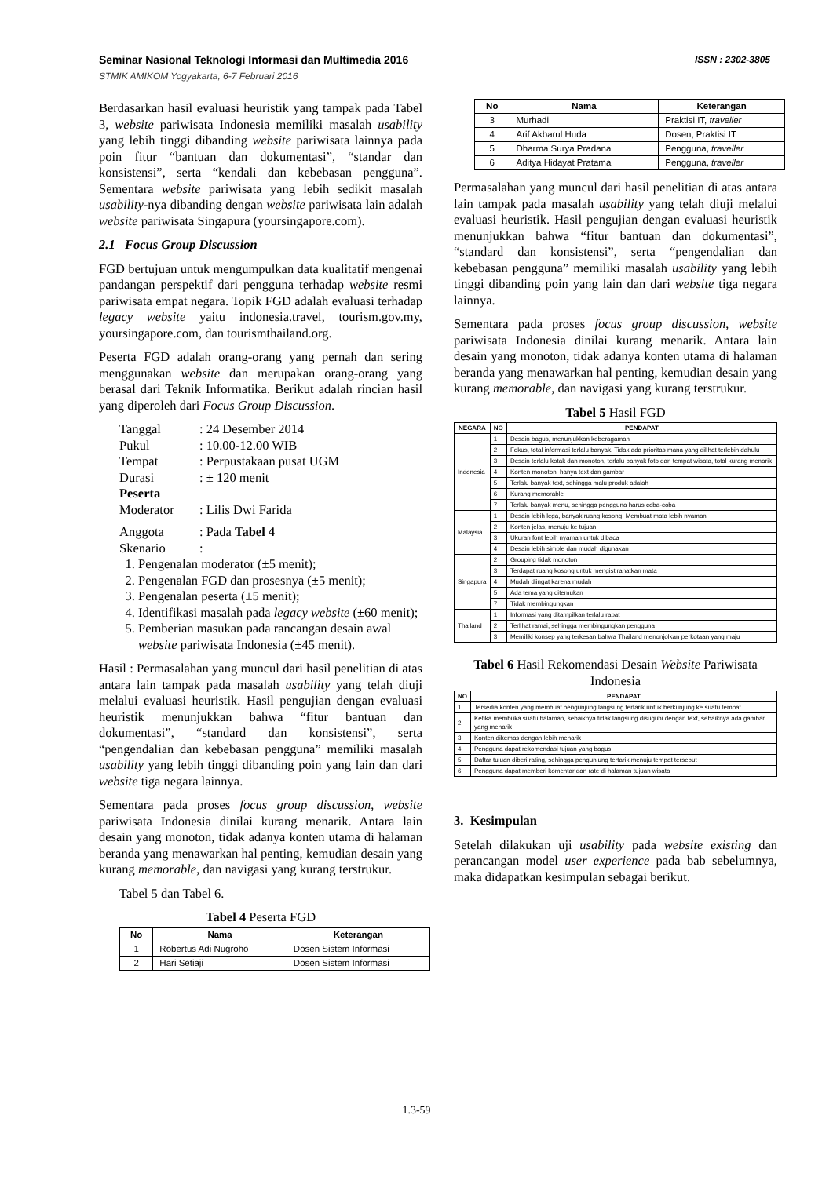Seminar Nasional Teknologi Informasi dan Multimedia 2016
STMIK AMIKOM Yogyakarta, 6-7 Februari 2016
ISSN : 2302-3805
Berdasarkan hasil evaluasi heuristik yang tampak pada Tabel 3, website pariwisata Indonesia memiliki masalah usability yang lebih tinggi dibanding website pariwisata lainnya pada poin fitur “bantuan dan dokumentasi”, “standar dan konsistensi”, serta “kendali dan kebebasan pengguna”. Sementara website pariwisata yang lebih sedikit masalah usability-nya dibanding dengan website pariwisata lain adalah website pariwisata Singapura (yoursingapore.com).
2.1 Focus Group Discussion
FGD bertujuan untuk mengumpulkan data kualitatif mengenai pandangan perspektif dari pengguna terhadap website resmi pariwisata empat negara. Topik FGD adalah evaluasi terhadap legacy website yaitu indonesia.travel, tourism.gov.my, yoursingapore.com, dan tourismthailand.org.
Peserta FGD adalah orang-orang yang pernah dan sering menggunakan website dan merupakan orang-orang yang berasal dari Teknik Informatika. Berikut adalah rincian hasil yang diperoleh dari Focus Group Discussion.
Tanggal: 24 Desember 2014
Pukul: 10.00-12.00 WIB
Tempat: Perpustakaan pusat UGM
Durasi: ± 120 menit
Peserta
Moderator: Lilis Dwi Farida
Anggota: Pada Tabel 4
Skenario:
1. Pengenalan moderator (±5 menit);
2. Pengenalan FGD dan prosesnya (±5 menit);
3. Pengenalan peserta (±5 menit);
4. Identifikasi masalah pada legacy website (±60 menit);
5. Pemberian masukan pada rancangan desain awal website pariwisata Indonesia (±45 menit).
Hasil : Permasalahan yang muncul dari hasil penelitian di atas antara lain tampak pada masalah usability yang telah diuji melalui evaluasi heuristik. Hasil pengujian dengan evaluasi heuristik menunjukkan bahwa “fitur bantuan dan dokumentasi”, “standard dan konsistensi”, serta “pengendalian dan kebebasan pengguna” memiliki masalah usability yang lebih tinggi dibanding poin yang lain dan dari website tiga negara lainnya.
Sementara pada proses focus group discussion, website pariwisata Indonesia dinilai kurang menarik. Antara lain desain yang monoton, tidak adanya konten utama di halaman beranda yang menawarkan hal penting, kemudian desain yang kurang memorable, dan navigasi yang kurang terstrukur.
Tabel 5 dan Tabel 6.
Tabel 4 Peserta FGD
| No | Nama | Keterangan |
| --- | --- | --- |
| 1 | Robertus Adi Nugroho | Dosen Sistem Informasi |
| 2 | Hari Setiaji | Dosen Sistem Informasi |
| No | Nama | Keterangan |
| --- | --- | --- |
| 3 | Murhadi | Praktisi IT, traveller |
| 4 | Arif Akbarul Huda | Dosen, Praktisi IT |
| 5 | Dharma Surya Pradana | Pengguna, traveller |
| 6 | Aditya Hidayat Pratama | Pengguna, traveller |
Permasalahan yang muncul dari hasil penelitian di atas antara lain tampak pada masalah usability yang telah diuji melalui evaluasi heuristik. Hasil pengujian dengan evaluasi heuristik menunjukkan bahwa “fitur bantuan dan dokumentasi”, “standard dan konsistensi”, serta “pengendalian dan kebebasan pengguna” memiliki masalah usability yang lebih tinggi dibanding poin yang lain dan dari website tiga negara lainnya.
Sementara pada proses focus group discussion, website pariwisata Indonesia dinilai kurang menarik. Antara lain desain yang monoton, tidak adanya konten utama di halaman beranda yang menawarkan hal penting, kemudian desain yang kurang memorable, dan navigasi yang kurang terstrukur.
Tabel 5 Hasil FGD
| NEGARA | NO | PENDAPAT |
| --- | --- | --- |
| Indonesia | 1 | Desain bagus, menunjukkan keberagaman |
| | 2 | Fokus, total informasi terlalu banyak. Tidak ada prioritas mana yang dilihat terlebih dahulu |
| | 3 | Desain terlalu kotak dan monoton, terlalu banyak foto dan tempat wisata, total kurang menarik |
| | 4 | Konten monoton, hanya text dan gambar |
| | 5 | Terlalu banyak text, sehingga malu produk adalah |
| | 6 | Kurang memorable |
| | 7 | Terlalu banyak menu, sehingga pengguna harus coba-coba |
| Malaysia | 1 | Desain lebih lega, banyak ruang kosong. Membuat mata lebih nyaman |
| | 2 | Konten jelas, menuju ke tujuan |
| | 3 | Ukuran font lebih nyaman untuk dibaca |
| | 4 | Desain lebih simple dan mudah digunakan |
| Singapura | 2 | Grouping tidak monoton |
| | 3 | Terdapat ruang kosong untuk mengistirahatkan mata |
| | 4 | Mudah diingat karena mudah |
| | 5 | Ada tema yang ditemukan |
| | 7 | Tidak membingungkan |
| Thailand | 1 | Informasi yang ditampilkan terlalu rapat |
| | 2 | Terlihat ramai, sehingga membingungkan pengguna |
| | 3 | Memiliki konsep yang terkesan bahwa Thailand menonjolkan perkotaan yang maju |
Tabel 6 Hasil Rekomendasi Desain Website Pariwisata Indonesia
| NO | PENDAPAT |
| --- | --- |
| 1 | Tersedia konten yang membuat pengunjung langsung tertarik untuk berkunjung ke suatu tempat |
| 2 | Ketika membuka suatu halaman, sebaiknya tidak langsung disuguhi dengan text, sebaiknya ada gambar yang menarik |
| 3 | Konten dikemas dengan lebih menarik |
| 4 | Pengguna dapat rekomendasi tujuan yang bagus |
| 5 | Daftar tujuan diberi rating, sehingga pengunjung tertarik menuju tempat tersebut |
| 6 | Pengguna dapat memberi komentar dan rate di halaman tujuan wisata |
3. Kesimpulan
Setelah dilakukan uji usability pada website existing dan perancangan model user experience pada bab sebelumnya, maka didapatkan kesimpulan sebagai berikut.
1.3-59